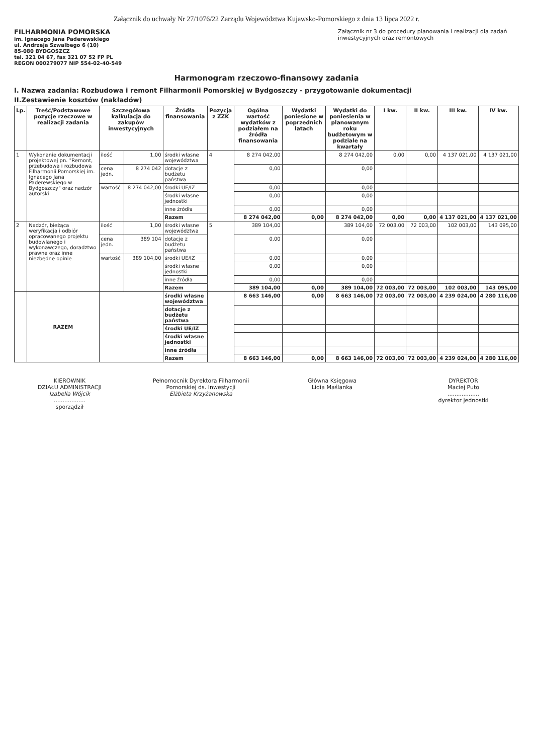Załącznik do uchwały Nr 27/1076/22 Zarządu Województwa Kujawsko-Pomorskiego z dnia 13 lipca 2022 r.
FILHARMONIA POMORSKA
im. Ignacego Jana Paderewskiego
ul. Andrzeja Szwalbego 6 (10)
85-080 BYDGOSZCZ
tel. 321 04 67, fax 321 07 52 FP PL
REGON 000279077 NIP 554-02-40-549
Załącznik nr 3 do procedury planowania i realizacji dla zadań inwestycyjnych oraz remontowych
Harmonogram rzeczowo-finansowy zadania
I. Nazwa zadania: Rozbudowa i remont Filharmonii Pomorskiej w Bydgoszczy - przygotowanie dokumentacji
II.Zestawienie kosztów (nakładów)
| Lp. | Treść/Podstawowe pozycje rzeczowe w realizacji zadania | Szczegółowa kalkulacja do zakupów inwestycyjnych | | Źródła finansowania | Pozycja z ZZK | Ogólna wartość wydatków z podziałem na źródła finansowania | Wydatki poniesione w poprzednich latach | Wydatki do poniesienia w planowanym roku budżetowym w podziale na kwartały | I kw. | II kw. | III kw. | IV kw. |
| --- | --- | --- | --- | --- | --- | --- | --- | --- | --- | --- | --- | --- |
| 1 | Wykonanie dokumentacji projektowej pn. "Remont, przebudowa i rozbudowa Filharmonii Pomorskiej im. Ignacego Jana Paderewskiego w Bydgoszczy" oraz nadzór autorski | ilość | 1,00 | środki własne województwa | 4 | 8 274 042,00 | | 8 274 042,00 | 0,00 | 0,00 | 4 137 021,00 | 4 137 021,00 |
| | | cena jedn. | 8 274 042 | dotacje z budżetu państwa | | 0,00 | | 0,00 | | | | |
| | | wartość | 8 274 042,00 | środki UE/IZ | | 0,00 | | 0,00 | | | | |
| | | | | środki własne jednostki | | 0,00 | | 0,00 | | | | |
| | | | | inne źródła | | 0,00 | | 0,00 | | | | |
| | | | | Razem | | 8 274 042,00 | 0,00 | 8 274 042,00 | 0,00 | 0,00 | 4 137 021,00 | 4 137 021,00 |
| 2 | Nadzór, bieżąca weryfikacja i odbiór opracowanego projektu budowlanego i wykonawczego, doradztwo prawne oraz inne niezbędne opinie | ilość | 1,00 | środki własne województwa | 5 | 389 104,00 | | 389 104,00 | 72 003,00 | 72 003,00 | 102 003,00 | 143 095,00 |
| | | cena jedn. | 389 104 | dotacje z budżetu państwa | | 0,00 | | 0,00 | | | | |
| | | wartość | 389 104,00 | środki UE/IZ | | 0,00 | | 0,00 | | | | |
| | | | | środki własne jednostki | | 0,00 | | 0,00 | | | | |
| | | | | inne źródła | | 0,00 | | 0,00 | | | | |
| | | | | Razem | | 389 104,00 | 0,00 | 389 104,00 | 72 003,00 | 72 003,00 | 102 003,00 | 143 095,00 |
| | RAZEM | | | środki własne województwa | | 8 663 146,00 | 0,00 | 8 663 146,00 | 72 003,00 | 72 003,00 | 4 239 024,00 | 4 280 116,00 |
| | | | | dotacje z budżetu państwa | | | | | | | | |
| | | | | środki UE/IZ | | | | | | | | |
| | | | | środki własne jednostki | | | | | | | | |
| | | | | inne źródła | | | | | | | | |
| | | | | Razem | | 8 663 146,00 | 0,00 | 8 663 146,00 | 72 003,00 | 72 003,00 | 4 239 024,00 | 4 280 116,00 |
KIEROWNIK
DZIAŁU ADMINISTRACJI
Izabella Wójcik
..................
sporządził
Pełnomocnik Dyrektora Filharmonii Pomorskiej ds. Inwestycji
Elżbieta Krzyżanowska
Główna Księgowa
Lidia Maślanka
DYREKTOR
Maciej Puto
..................
dyrektor jednostki